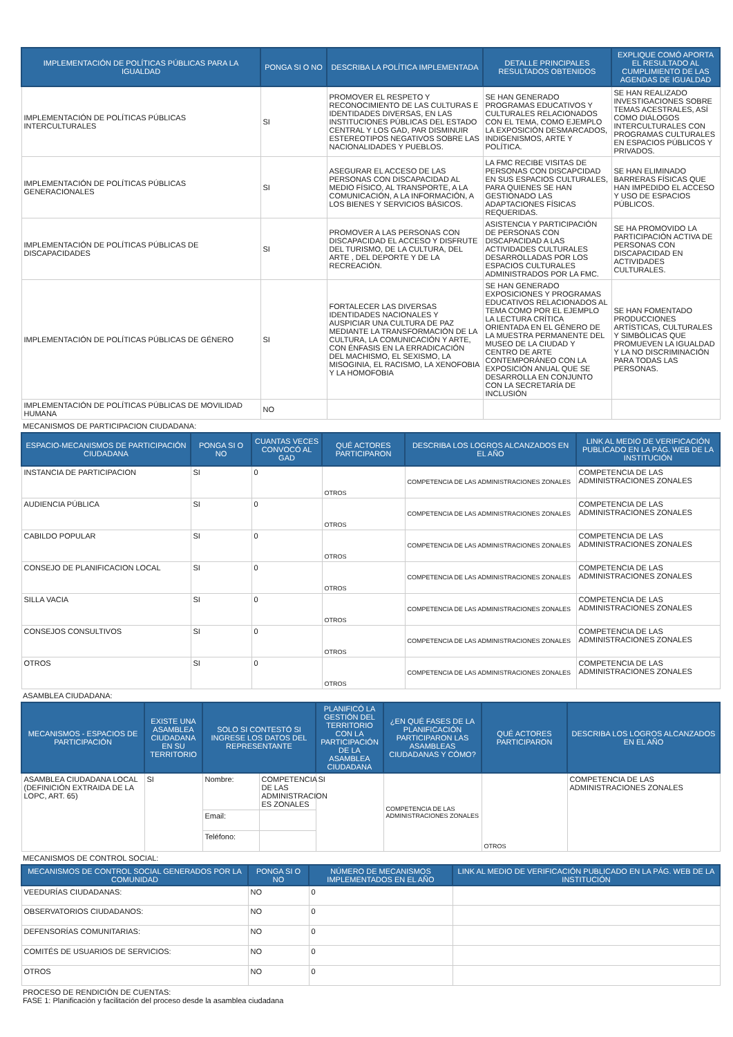| IMPLEMENTACIÓN DE POLÍTICAS PÚBLICAS PARA LA IGUALDAD | PONGA SI O NO | DESCRIBA LA POLÍTICA IMPLEMENTADA | DETALLE PRINCIPALES RESULTADOS OBTENIDOS | EXPLIQUE COMÓ APORTA EL RESULTADO AL CUMPLIMIENTO DE LAS AGENDAS DE IGUALDAD |
| --- | --- | --- | --- | --- |
| IMPLEMENTACIÓN DE POLÍTICAS PÚBLICAS INTERCULTURALES | SI | PROMOVER EL RESPETO Y RECONOCIMIENTO DE LAS CULTURAS E IDENTIDADES DIVERSAS, EN LAS INSTITUCIONES PÚBLICAS DEL ESTADO CENTRAL Y LOS GAD, PAR DISMINUIR ESTEREOTIPOS NEGATIVOS SOBRE LAS NACIONALIDADES Y PUEBLOS. | SE HAN GENERADO PROGRAMAS EDUCATIVOS Y CULTURALES RELACIONADOS CON EL TEMA, COMO EJEMPLO LA EXPOSICIÓN DESMARCADOS, INDIGENISMOS, ARTE Y POLÍTICA. | SE HAN REALIZADO INVESTIGACIONES SOBRE TEMAS ACESTRALES, ASÍ COMO DIÁLOGOS INTERCULTURALES CON PROGRAMAS CULTURALES EN ESPACIOS PÚBLICOS Y PRIVADOS. |
| IMPLEMENTACIÓN DE POLÍTICAS PÚBLICAS GENERACIONALES | SI | ASEGURAR EL ACCESO DE LAS PERSONAS CON DISCAPACIDAD AL MEDIO FÍSICO, AL TRANSPORTE, A LA COMUNICACIÓN, A LA INFORMACIÓN, A LOS BIENES Y SERVICIOS BÁSICOS. | LA FMC RECIBE VISITAS DE PERSONAS CON DISCAPCIDAD EN SUS ESPACIOS CULTURALES, PARA QUIENES SE HAN GESTIONADO LAS ADAPTACIONES FÍSICAS REQUERIDAS. | SE HAN ELIMINADO BARRERAS FÍSICAS QUE HAN IMPEDIDO EL ACCESO Y USO DE ESPACIOS PÚBLICOS. |
| IMPLEMENTACIÓN DE POLÍTICAS PÚBLICAS DE DISCAPACIDADES | SI | PROMOVER A LAS PERSONAS CON DISCAPACIDAD EL ACCESO Y DISFRUTE DEL TURISMO, DE LA CULTURA, DEL ARTE , DEL DEPORTE Y DE LA RECREACIÓN. | ASISTENCIA Y PARTICIPACIÓN DE PERSONAS CON DISCAPACIDAD A LAS ACTIVIDADES CULTURALES DESARROLLADAS POR LOS ESPACIOS CULTURALES ADMINISTRADOS POR LA FMC. | SE HA PROMOVIDO LA PARTICIPACIÓN ACTIVA DE PERSONAS CON DISCAPACIDAD EN ACTIVIDADES CULTURALES. |
| IMPLEMENTACIÓN DE POLÍTICAS PÚBLICAS DE GÉNERO | SI | FORTALECER LAS DIVERSAS IDENTIDADES NACIONALES Y AUSPICIAR UNA CULTURA DE PAZ MEDIANTE LA TRANSFORMACIÓN DE LA CULTURA, LA COMUNICACIÓN Y ARTE, CON ÉNFASIS EN LA ERRADICACIÓN DEL MACHISMO, EL SEXISMO, LA MISOGINIA, EL RACISMO, LA XENOFOBIA Y LA HOMOFOBIA | SE HAN GENERADO EXPOSICIONES Y PROGRAMAS EDUCATIVOS RELACIONADOS AL TEMA COMO POR EL EJEMPLO LA LECTURA CRÍTICA ORIENTADA EN EL GÉNERO DE LA MUESTRA PERMANENTE DEL MUSEO DE LA CIUDAD Y CENTRO DE ARTE CONTEMPORÁNEO CON LA EXPOSICIÓN ANUAL QUE SE DESARROLLA EN CONJUNTO CON LA SECRETARÍA DE INCLUSIÓN | SE HAN FOMENTADO PRODUCCIONES ARTÍSTICAS, CULTURALES Y SIMBÓLICAS QUE PROMUEVEN LA IGUALDAD Y LA NO DISCRIMINACIÓN PARA TODAS LAS PERSONAS. |
| IMPLEMENTACIÓN DE POLÍTICAS PÚBLICAS DE MOVILIDAD HUMANA | NO | | | |
MECANISMOS DE PARTICIPACION CIUDADANA:
| ESPACIO-MECANISMOS DE PARTICIPACIÓN CIUDADANA | PONGA SI O NO | CUANTAS VECES CONVOCÓ AL GAD | QUÉ ACTORES PARTICIPARON | DESCRIBA LOS LOGROS ALCANZADOS EN EL AÑO | LINK AL MEDIO DE VERIFICACIÓN PUBLICADO EN LA PÁG. WEB DE LA INSTITUCIÓN |
| --- | --- | --- | --- | --- | --- |
| INSTANCIA DE PARTICIPACION | SI | 0 | OTROS | COMPETENCIA DE LAS ADMINISTRACIONES ZONALES | COMPETENCIA DE LAS ADMINISTRACIONES ZONALES |
| AUDIENCIA PÚBLICA | SI | 0 | OTROS | COMPETENCIA DE LAS ADMINISTRACIONES ZONALES | COMPETENCIA DE LAS ADMINISTRACIONES ZONALES |
| CABILDO POPULAR | SI | 0 | OTROS | COMPETENCIA DE LAS ADMINISTRACIONES ZONALES | COMPETENCIA DE LAS ADMINISTRACIONES ZONALES |
| CONSEJO DE PLANIFICACION LOCAL | SI | 0 | OTROS | COMPETENCIA DE LAS ADMINISTRACIONES ZONALES | COMPETENCIA DE LAS ADMINISTRACIONES ZONALES |
| SILLA VACIA | SI | 0 | OTROS | COMPETENCIA DE LAS ADMINISTRACIONES ZONALES | COMPETENCIA DE LAS ADMINISTRACIONES ZONALES |
| CONSEJOS CONSULTIVOS | SI | 0 | OTROS | COMPETENCIA DE LAS ADMINISTRACIONES ZONALES | COMPETENCIA DE LAS ADMINISTRACIONES ZONALES |
| OTROS | SI | 0 | OTROS | COMPETENCIA DE LAS ADMINISTRACIONES ZONALES | COMPETENCIA DE LAS ADMINISTRACIONES ZONALES |
ASAMBLEA CIUDADANA:
| MECANISMOS - ESPACIOS DE PARTICIPACIÓN | EXISTE UNA ASAMBLEA CIUDADANA EN SU TERRITORIO | SOLO SI CONTESTÓ SI INGRESE LOS DATOS DEL REPRESENTANTE | | PLANIFICÓ LA GESTIÓN DEL TERRITORIO CON LA PARTICIPACIÓN DE LA ASAMBLEA CIUDADANA | ¿EN QUÉ FASES DE LA PLANIFICACIÓN PARTICIPARON LAS ASAMBLEAS CIUDADANAS Y CÓMO? | QUÉ ACTORES PARTICIPARON | DESCRIBA LOS LOGROS ALCANZADOS EN EL AÑO |
| --- | --- | --- | --- | --- | --- | --- | --- |
| ASAMBLEA CIUDADANA LOCAL (DEFINICIÓN EXTRAIDA DE LA LOPC, ART. 65) | SI | Nombre: | COMPETENCIA DE LAS ADMINISTRACION ES ZONALES | SI | COMPETENCIA DE LAS ADMINISTRACIONES ZONALES | OTROS | COMPETENCIA DE LAS ADMINISTRACIONES ZONALES |
| | | Email: | | | | | |
| | | Teléfono: | | | | | |
MECANISMOS DE CONTROL SOCIAL:
| MECANISMOS DE CONTROL SOCIAL GENERADOS POR LA COMUNIDAD | PONGA SI O NO | NÚMERO DE MECANISMOS IMPLEMENTADOS EN EL AÑO | LINK AL MEDIO DE VERIFICACIÓN PUBLICADO EN LA PÁG. WEB DE LA INSTITUCIÓN |
| --- | --- | --- | --- |
| VEEDURÍAS CIUDADANAS: | NO | 0 | |
| OBSERVATORIOS CIUDADANOS: | NO | 0 | |
| DEFENSORÍAS COMUNITARIAS: | NO | 0 | |
| COMITÉS DE USUARIOS DE SERVICIOS: | NO | 0 | |
| OTROS | NO | 0 | |
PROCESO DE RENDICIÓN DE CUENTAS:
FASE 1: Planificación y facilitación del proceso desde la asamblea ciudadana